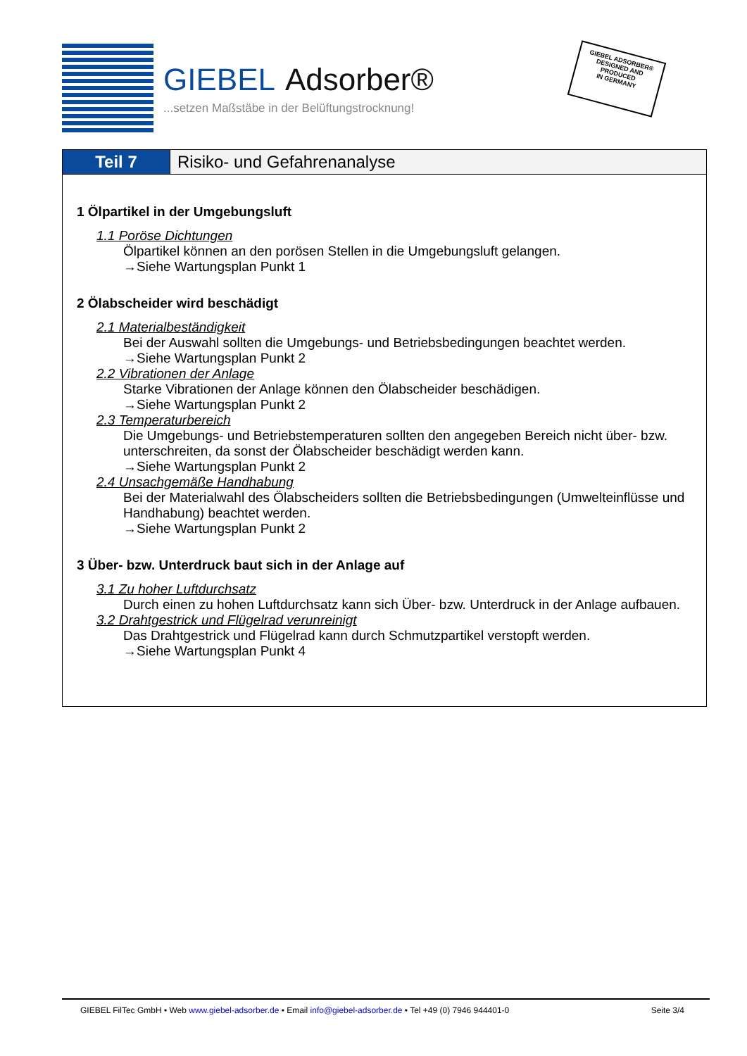GIEBEL Adsorber®
...setzen Maßstäbe in der Belüftungstrocknung!
GIEBEL ADSORBER®
DESIGNED AND
PRODUCED
IN GERMANY
Teil 7 Risiko- und Gefahrenanalyse
1 Ölpartikel in der Umgebungsluft
1.1 Poröse Dichtungen
Ölpartikel können an den porösen Stellen in die Umgebungsluft gelangen.
→Siehe Wartungsplan Punkt 1
2 Ölabscheider wird beschädigt
2.1 Materialbeständigkeit
Bei der Auswahl sollten die Umgebungs- und Betriebsbedingungen beachtet werden.
→Siehe Wartungsplan Punkt 2
2.2 Vibrationen der Anlage
Starke Vibrationen der Anlage können den Ölabscheider beschädigen.
→Siehe Wartungsplan Punkt 2
2.3 Temperaturbereich
Die Umgebungs- und Betriebstemperaturen sollten den angegeben Bereich nicht über- bzw. unterschreiten, da sonst der Ölabscheider beschädigt werden kann.
→Siehe Wartungsplan Punkt 2
2.4 Unsachgemäße Handhabung
Bei der Materialwahl des Ölabscheiders sollten die Betriebsbedingungen (Umwelteinflüsse und Handhabung) beachtet werden.
→Siehe Wartungsplan Punkt 2
3 Über- bzw. Unterdruck baut sich in der Anlage auf
3.1 Zu hoher Luftdurchsatz
Durch einen zu hohen Luftdurchsatz kann sich Über- bzw. Unterdruck in der Anlage aufbauen.
3.2 Drahtgestrick und Flügelrad verunreinigt
Das Drahtgestrick und Flügelrad kann durch Schmutzpartikel verstopft werden.
→Siehe Wartungsplan Punkt 4
GIEBEL FilTec GmbH • Web www.giebel-adsorber.de • Email info@giebel-adsorber.de • Tel +49 (0) 7946 944401-0 Seite 3/4